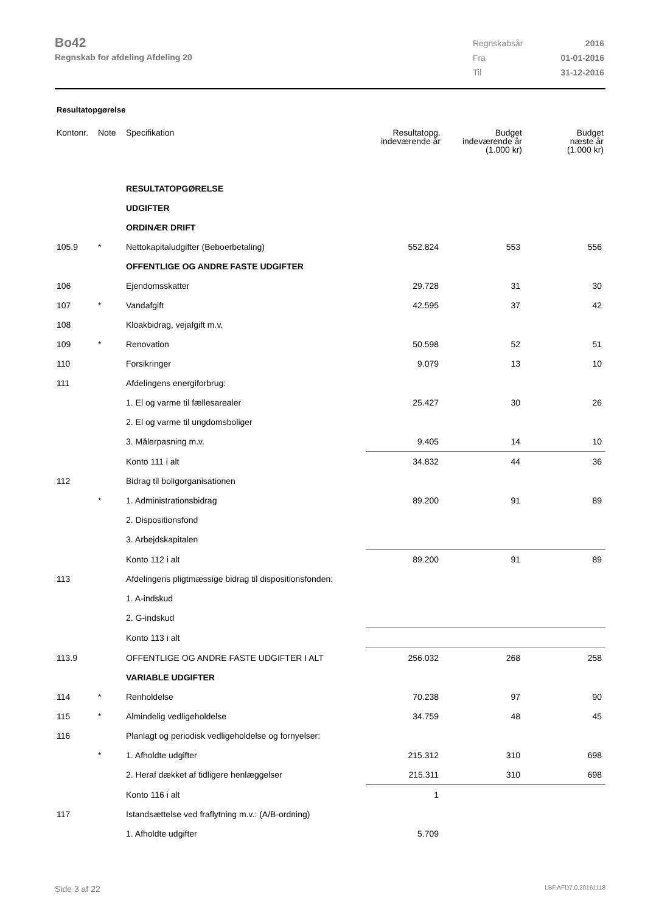Bo42
Regnskab for afdeling Afdeling 20
| Regnskabsår | 2016 |
| Fra | 01-01-2016 |
| Til | 31-12-2016 |
Resultatopgørelse
| Kontonr. | Note | Specifikation | Resultatopg. indeværende år | Budget indeværende år (1.000 kr) | Budget næste år (1.000 kr) |
| --- | --- | --- | --- | --- | --- |
| | | RESULTATOPGØRELSE | | | |
| | | UDGIFTER | | | |
| | | ORDINÆR DRIFT | | | |
| 105.9 | * | Nettokapitaludgifter (Beboerbetaling) | 552.824 | 553 | 556 |
| | | OFFENTLIGE OG ANDRE FASTE UDGIFTER | | | |
| 106 | | Ejendomsskatter | 29.728 | 31 | 30 |
| 107 | * | Vandafgift | 42.595 | 37 | 42 |
| 108 | | Kloakbidrag, vejafgift m.v. | | | |
| 109 | * | Renovation | 50.598 | 52 | 51 |
| 110 | | Forsikringer | 9.079 | 13 | 10 |
| 111 | | Afdelingens energiforbrug: | | | |
| | | 1. El og varme til fællesarealer | 25.427 | 30 | 26 |
| | | 2. El og varme til ungdomsboliger | | | |
| | | 3. Målerpasning m.v. | 9.405 | 14 | 10 |
| | | Konto 111 i alt | 34.832 | 44 | 36 |
| 112 | | Bidrag til boligorganisationen | | | |
| | * | 1. Administrationsbidrag | 89.200 | 91 | 89 |
| | | 2. Dispositionsfond | | | |
| | | 3. Arbejdskapitalen | | | |
| | | Konto 112 i alt | 89.200 | 91 | 89 |
| 113 | | Afdelingens pligtmæssige bidrag til dispositionsfonden: | | | |
| | | 1. A-indskud | | | |
| | | 2. G-indskud | | | |
| | | Konto 113 i alt | | | |
| 113.9 | | OFFENTLIGE OG ANDRE FASTE UDGIFTER I ALT | 256.032 | 268 | 258 |
| | | VARIABLE UDGIFTER | | | |
| 114 | * | Renholdelse | 70.238 | 97 | 90 |
| 115 | * | Almindelig vedligeholdelse | 34.759 | 48 | 45 |
| 116 | | Planlagt og periodisk vedligeholdelse og fornyelser: | | | |
| | * | 1. Afholdte udgifter | 215.312 | 310 | 698 |
| | | 2. Heraf dækket af tidligere henlæggelser | 215.311 | 310 | 698 |
| | | Konto 116 i alt | 1 | | |
| 117 | | Istandsættelse ved fraflytning m.v.: (A/B-ordning) | | | |
| | | 1. Afholdte udgifter | 5.709 | | |
Side 3 af 22 LBF.AFD7.0.20161118